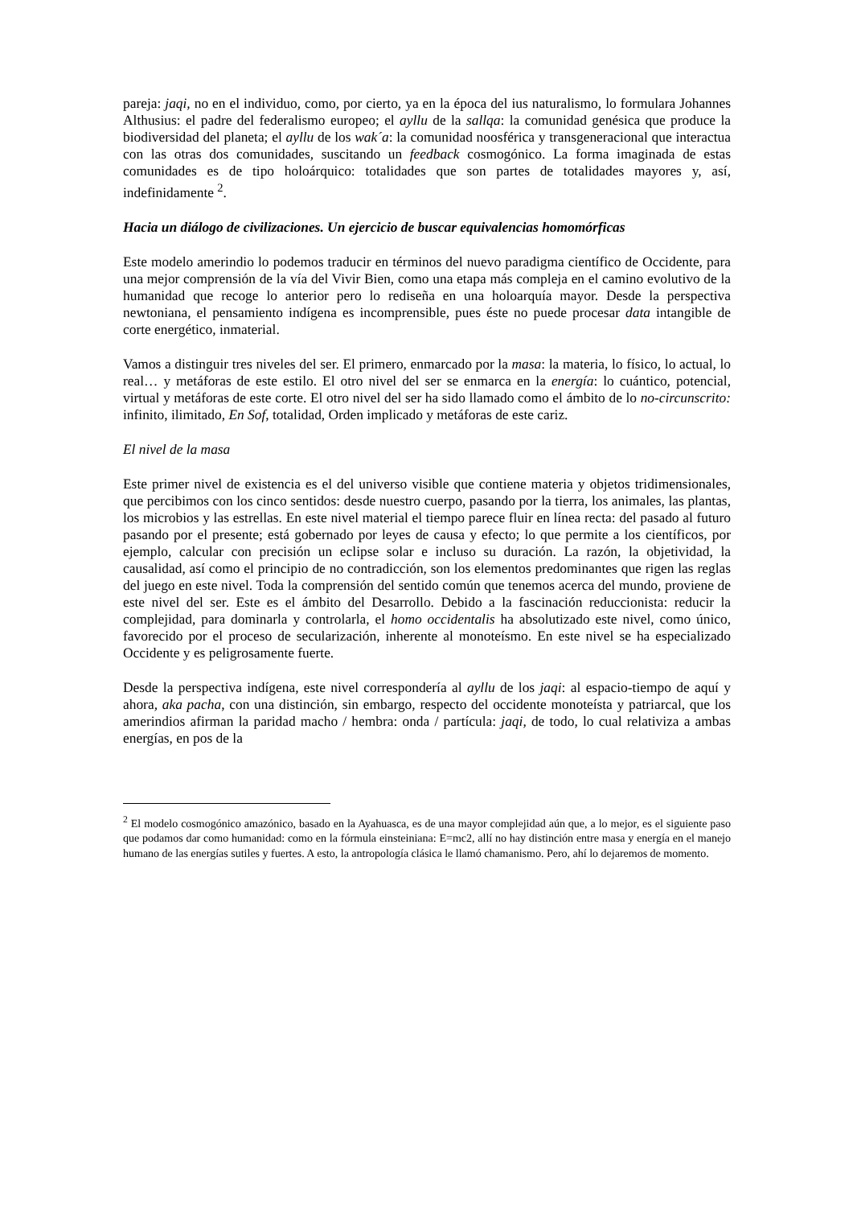pareja: jaqi, no en el individuo, como, por cierto, ya en la época del ius naturalismo, lo formulara Johannes Althusius: el padre del federalismo europeo; el ayllu de la sallqa: la comunidad genésica que produce la biodiversidad del planeta; el ayllu de los wak´a: la comunidad noosférica y transgeneracional que interactua con las otras dos comunidades, suscitando un feedback cosmogónico. La forma imaginada de estas comunidades es de tipo holoárquico: totalidades que son partes de totalidades mayores y, así, indefinidamente <sup>2</sup>.
Hacia un diálogo de civilizaciones. Un ejercicio de buscar equivalencias homomórficas
Este modelo amerindio lo podemos traducir en términos del nuevo paradigma científico de Occidente, para una mejor comprensión de la vía del Vivir Bien, como una etapa más compleja en el camino evolutivo de la humanidad que recoge lo anterior pero lo rediseña en una holoarquía mayor. Desde la perspectiva newtoniana, el pensamiento indígena es incomprensible, pues éste no puede procesar data intangible de corte energético, inmaterial.
Vamos a distinguir tres niveles del ser. El primero, enmarcado por la masa: la materia, lo físico, lo actual, lo real… y metáforas de este estilo. El otro nivel del ser se enmarca en la energía: lo cuántico, potencial, virtual y metáforas de este corte. El otro nivel del ser ha sido llamado como el ámbito de lo no-circunscrito: infinito, ilimitado, En Sof, totalidad, Orden implicado y metáforas de este cariz.
El nivel de la masa
Este primer nivel de existencia es el del universo visible que contiene materia y objetos tridimensionales, que percibimos con los cinco sentidos: desde nuestro cuerpo, pasando por la tierra, los animales, las plantas, los microbios y las estrellas. En este nivel material el tiempo parece fluir en línea recta: del pasado al futuro pasando por el presente; está gobernado por leyes de causa y efecto; lo que permite a los científicos, por ejemplo, calcular con precisión un eclipse solar e incluso su duración. La razón, la objetividad, la causalidad, así como el principio de no contradicción, son los elementos predominantes que rigen las reglas del juego en este nivel. Toda la comprensión del sentido común que tenemos acerca del mundo, proviene de este nivel del ser. Este es el ámbito del Desarrollo. Debido a la fascinación reduccionista: reducir la complejidad, para dominarla y controlarla, el homo occidentalis ha absolutizado este nivel, como único, favorecido por el proceso de secularización, inherente al monoteísmo. En este nivel se ha especializado Occidente y es peligrosamente fuerte.
Desde la perspectiva indígena, este nivel correspondería al ayllu de los jaqi: al espacio-tiempo de aquí y ahora, aka pacha, con una distinción, sin embargo, respecto del occidente monoteísta y patriarcal, que los amerindios afirman la paridad macho / hembra: onda / partícula: jaqi, de todo, lo cual relativiza a ambas energías, en pos de la
<sup>2</sup> El modelo cosmogónico amazónico, basado en la Ayahuasca, es de una mayor complejidad aún que, a lo mejor, es el siguiente paso que podamos dar como humanidad: como en la fórmula einsteiniana: E=mc2, allí no hay distinción entre masa y energía en el manejo humano de las energías sutiles y fuertes. A esto, la antropología clásica le llamó chamanismo. Pero, ahí lo dejaremos de momento.